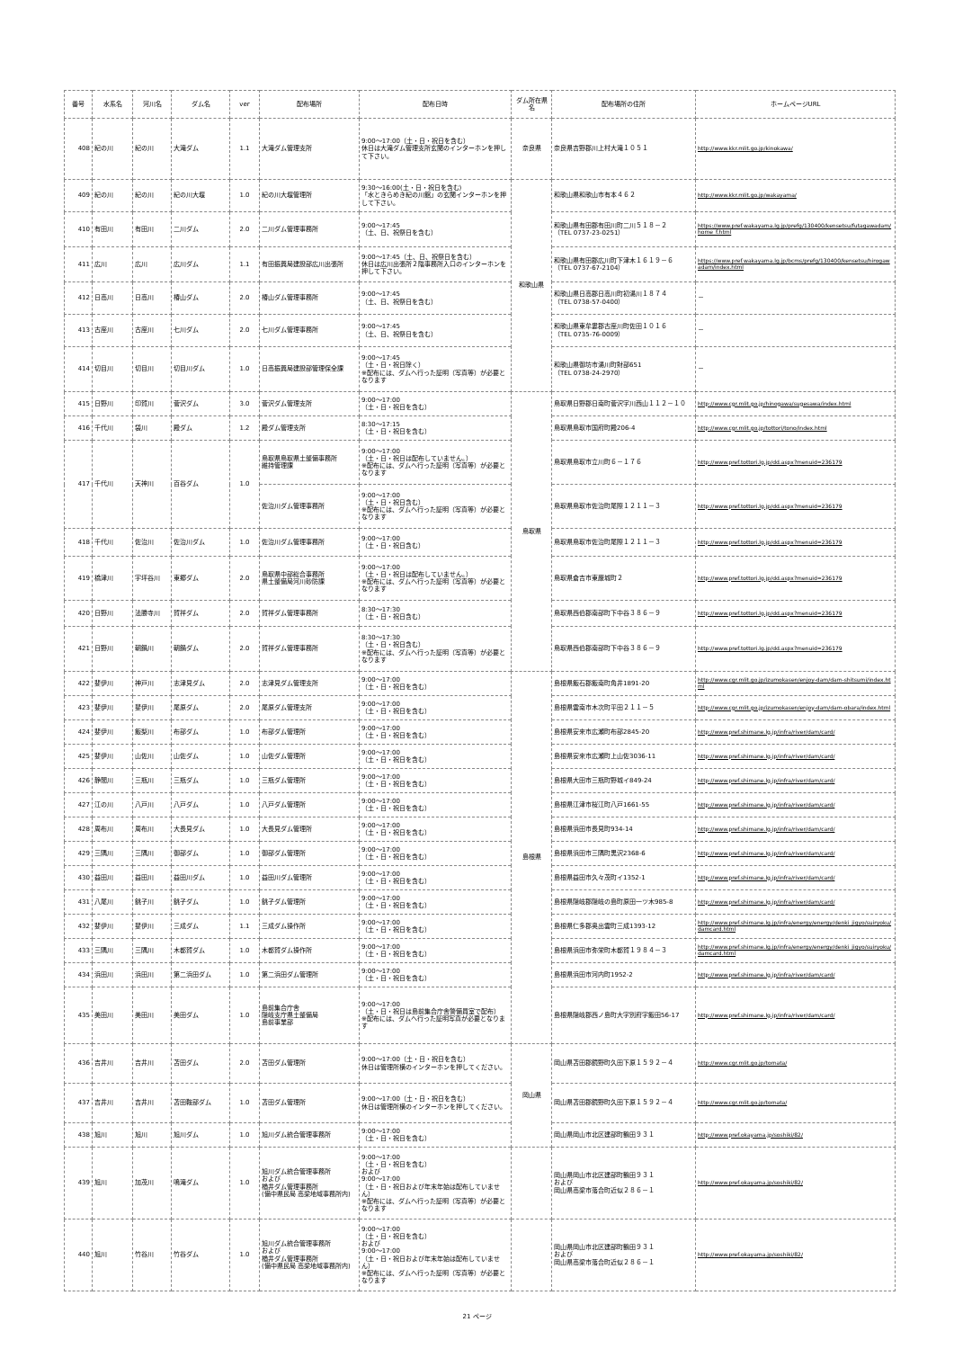| 番号 | 水系名 | 河川名 | ダム名 | ver | 配布場所 | 配布日時 | ダム所在県名 | 配布場所の住所 | ホームページURL |
| --- | --- | --- | --- | --- | --- | --- | --- | --- | --- |
| 408 | 紀の川 | 紀の川 | 大滝ダム | 1.1 | 大滝ダム管理支所 | 9:00～17:00（土・日・祝日を含む） 休日は大滝ダム管理支所玄関のインターホンを押して下さい。 | 奈良県 | 奈良県吉野郡川上村大滝１０５１ | http://www.kkr.mlit.go.jp/kinokawa/ |
| 409 | 紀の川 | 紀の川 | 紀の川大堰 | 1.0 | 紀の川大堰管理所 | 9:30～16:00(土・日・祝日を含む) 「水ときらめき紀の川館」の玄関インターホンを押して下さい。 | 和歌山県 | 和歌山県和歌山市有本４６２ | http://www.kkr.mlit.go.jp/wakayama/ |
| 410 | 有田川 | 有田川 | 二川ダム | 2.0 | 二川ダム管理事務所 | 9:00～17:45 （土、日、祝祭日を含む） | | 和歌山県有田郡有田川町二川５１８－２ （TEL 0737-23-0251） | https://www.pref.wakayama.lg.jp/prefg/130400/kensetsu/futagawadam/home_f.html |
| 411 | 広川 | 広川 | 広川ダム | 1.1 | 有田振興局建設部広川出張所 | 9:00～17:45（土、日、祝祭日を含む） 休日は広川出張所２階事務所入口のインターホンを押して下さい。 | | 和歌山県有田郡広川町下津木１６１９－６ （TEL 0737-67-2104） | https://www.pref.wakayama.lg.jp/bcms/prefg/130400/kensetsu/hirogawadam/index.html |
| 412 | 日高川 | 日高川 | 椿山ダム | 2.0 | 椿山ダム管理事務所 | 9:00～17:45 （土、日、祝祭日を含む） | | 和歌山県日高郡日高川町初湯川１８７４ （TEL 0738-57-0400） | － |
| 413 | 古座川 | 古座川 | 七川ダム | 2.0 | 七川ダム管理事務所 | 9:00～17:45 （土、日、祝祭日を含む） | | 和歌山県東牟婁郡古座川町佐田１０１６ （TEL 0735-76-0009） | － |
| 414 | 切目川 | 切目川 | 切目川ダム | 1.0 | 日高振興局建設部管理保全課 | 9:00～17:45 （土・日・祝日除く） ※配布には、ダムへ行った証明（写真等）が必要となります | | 和歌山県御坊市湯川町財部651 （TEL 0738-24-2970） | － |
| 415 | 日野川 | 印賀川 | 菅沢ダム | 3.0 | 菅沢ダム管理支所 | 9:00～17:00 （土・日・祝日を含む） | 鳥取県 | 鳥取県日野郡日南町菅沢字川西山１１２－１０ | http://www.cgr.mlit.go.jp/hinogawa/sugesawa/index.html |
| 416 | 千代川 | 袋川 | 殿ダム | 1.2 | 殿ダム管理支所 | 8:30～17:15 （土・日・祝日を含む） | | 鳥取県鳥取市国府町殿206-4 | http://www.cgr.mlit.go.jp/tottori/tono/index.html |
| 417 | 千代川 | 天神川 | 百谷ダム | 1.0 | 鳥取県鳥取県土整備事務所 維持管理課 | 9:00～17:00 （土・日・祝日は配布していません。） ※配布には、ダムへ行った証明（写真等）が必要となります | | 鳥取県鳥取市立川町６－１７６ | http://www.pref.tottori.lg.jp/dd.aspx?menuid=236179 |
| | | | | | 佐治川ダム管理事務所 | 9:00～17:00 （土・日・祝日含む） ※配布には、ダムへ行った証明（写真等）が必要となります | | 鳥取県鳥取市佐治町尾際１２１１－３ | http://www.pref.tottori.lg.jp/dd.aspx?menuid=236179 |
| 418 | 千代川 | 佐治川 | 佐治川ダム | 1.0 | 佐治川ダム管理事務所 | 9:00～17:00 （土・日・祝日含む） | | 鳥取県鳥取市佐治町尾際１２１１－３ | http://www.pref.tottori.lg.jp/dd.aspx?menuid=236179 |
| 419 | 橋津川 | 宇坪谷川 | 東郷ダム | 2.0 | 鳥取県中部総合事務所 県土整備局河川砂防課 | 9:00～17:00 （土・日・祝日は配布していません。） ※配布には、ダムへ行った証明（写真等）が必要となります | | 鳥取県倉吉市東巌城町２ | http://www.pref.tottori.lg.jp/dd.aspx?menuid=236179 |
| 420 | 日野川 | 法勝寺川 | 賀祥ダム | 2.0 | 賀祥ダム管理事務所 | 8:30～17:30 （土・日・祝日含む） | | 鳥取県西伯郡南部町下中谷３８６－９ | http://www.pref.tottori.lg.jp/dd.aspx?menuid=236179 |
| 421 | 日野川 | 朝鍋川 | 朝鍋ダム | 2.0 | 賀祥ダム管理事務所 | 8:30～17:30 （土・日・祝日含む） ※配布には、ダムへ行った証明（写真等）が必要となります | | 鳥取県西伯郡南部町下中谷３８６－９ | http://www.pref.tottori.lg.jp/dd.aspx?menuid=236179 |
| 422 | 斐伊川 | 神戸川 | 志津見ダム | 2.0 | 志津見ダム管理支所 | 9:00～17:00 （土・日・祝日を含む） | 島根県 | 島根県飯石郡飯南町角井1891-20 | http://www.cgr.mlit.go.jp/izumokasen/enjoy-dam/dam-shitsumi/index.html |
| 423 | 斐伊川 | 斐伊川 | 尾原ダム | 2.0 | 尾原ダム管理支所 | 9:00～17:00 （土・日・祝日を含む） | | 島根県雲南市木次町平田２１１－５ | http://www.cgr.mlit.go.jp/izumokasen/enjoy-dam/dam-obara/index.html |
| 424 | 斐伊川 | 飯梨川 | 布部ダム | 1.0 | 布部ダム管理所 | 9:00～17:00 （土・日・祝日を含む） | | 島根県安来市広瀬町布部2845-20 | http://www.pref.shimane.lg.jp/infra/river/dam/card/ |
| 425 | 斐伊川 | 山佐川 | 山佐ダム | 1.0 | 山佐ダム管理所 | 9:00～17:00 （土・日・祝日を含む） | | 島根県安来市広瀬町上山佐3036-11 | http://www.pref.shimane.lg.jp/infra/river/dam/card/ |
| 426 | 静間川 | 三瓶川 | 三瓶ダム | 1.0 | 三瓶ダム管理所 | 9:00～17:00 （土・日・祝日を含む） | | 島根県大田市三瓶町野城イ849-24 | http://www.pref.shimane.lg.jp/infra/river/dam/card/ |
| 427 | 江の川 | 八戸川 | 八戸ダム | 1.0 | 八戸ダム管理所 | 9:00～17:00 （土・日・祝日を含む） | | 島根県江津市桜江町八戸1661-55 | http://www.pref.shimane.lg.jp/infra/river/dam/card/ |
| 428 | 周布川 | 周布川 | 大長見ダム | 1.0 | 大長見ダム管理所 | 9:00～17:00 （土・日・祝日を含む） | | 島根県浜田市長見町934-14 | http://www.pref.shimane.lg.jp/infra/river/dam/card/ |
| 429 | 三隅川 | 三隅川 | 御部ダム | 1.0 | 御部ダム管理所 | 9:00～17:00 （土・日・祝日を含む） | | 島根県浜田市三隅町黒沢2368-6 | http://www.pref.shimane.lg.jp/infra/river/dam/card/ |
| 430 | 益田川 | 益田川 | 益田川ダム | 1.0 | 益田川ダム管理所 | 9:00～17:00 （土・日・祝日を含む） | | 島根県益田市久々茂町イ1352-1 | http://www.pref.shimane.lg.jp/infra/river/dam/card/ |
| 431 | 八尾川 | 銚子川 | 銚子ダム | 1.0 | 銚子ダム管理所 | 9:00～17:00 （土・日・祝日を含む） | | 島根県隠岐郡隠岐の島町原田一ツ木985-8 | http://www.pref.shimane.lg.jp/infra/river/dam/card/ |
| 432 | 斐伊川 | 斐伊川 | 三成ダム | 1.1 | 三成ダム操作所 | 9:00～17:00 （土・日・祝日を含む） | | 島根県仁多郡奥出雲町三成1393-12 | http://www.pref.shimane.lg.jp/infra/energy/energy/denki_jigyo/suiryoku/damcard.html |
| 433 | 三隅川 | 三隅川 | 木都賀ダム | 1.0 | 木都賀ダム操作所 | 9:00～17:00 （土・日・祝日を含む） | | 島根県浜田市弥栄町木都賀１９８４－３ | http://www.pref.shimane.lg.jp/infra/energy/energy/denki_jigyo/suiryoku/damcard.html |
| 434 | 浜田川 | 浜田川 | 第二浜田ダム | 1.0 | 第二浜田ダム管理所 | 9:00～17:00 （土・日・祝日を含む） | | 島根県浜田市河内町1952-2 | http://www.pref.shimane.lg.jp/infra/river/dam/card/ |
| 435 | 美田川 | 美田川 | 美田ダム | 1.0 | 島前集合庁舎 隠岐支庁県土整備局 島前事業部 | 9:00～17:00 （土・日・祝日は島前集合庁舎警備員室で配布） ※配布には、ダムへ行った証明写真が必要となります | | 島根県隠岐郡西ノ島町大字別府字飯田56-17 | http://www.pref.shimane.lg.jp/infra/river/dam/card/ |
| 436 | 吉井川 | 吉井川 | 苫田ダム | 2.0 | 苫田ダム管理所 | 9:00～17:00（土・日・祝日を含む） 休日は管理所横のインターホンを押してください。 | 岡山県 | 岡山県苫田郡鏡野町久田下原１５９２－４ | http://www.cgr.mlit.go.jp/tomata/ |
| 437 | 吉井川 | 吉井川 | 苫田鞍部ダム | 1.0 | 苫田ダム管理所 | 9:00～17:00（土・日・祝日を含む） 休日は管理所横のインターホンを押してください。 | | 岡山県苫田郡鏡野町久田下原１５９２－４ | http://www.cgr.mlit.go.jp/tomata/ |
| 438 | 旭川 | 旭川 | 旭川ダム | 1.0 | 旭川ダム統合管理事務所 | 9:00～17:00 （土・日・祝日を含む） | | 岡山県岡山市北区建部町鶴田９３１ | http://www.pref.okayama.jp/soshiki/82/ |
| 439 | 旭川 | 加茂川 | 鳴滝ダム | 1.0 | 旭川ダム統合管理事務所 および 楢井ダム管理事務所 (備中県民局 高梁地域事務所内) | 9:00～17:00 （土・日・祝日を含む） および 9:00～17:00 （土・日・祝日および年末年始は配布していません） ※配布には、ダムへ行った証明（写真等）が必要となります | | 岡山県岡山市北区建部町鶴田９３１ および 岡山県高梁市落合町近似２８６－１ | http://www.pref.okayama.jp/soshiki/82/ |
| 440 | 旭川 | 竹谷川 | 竹谷ダム | 1.0 | 旭川ダム統合管理事務所 および 楢井ダム管理事務所 (備中県民局 高梁地域事務所内) | 9:00～17:00 （土・日・祝日を含む） および 9:00～17:00 （土・日・祝日および年末年始は配布していません） ※配布には、ダムへ行った証明（写真等）が必要となります | | 岡山県岡山市北区建部町鶴田９３１ および 岡山県高梁市落合町近似２８６－１ | http://www.pref.okayama.jp/soshiki/82/ |
21 ページ